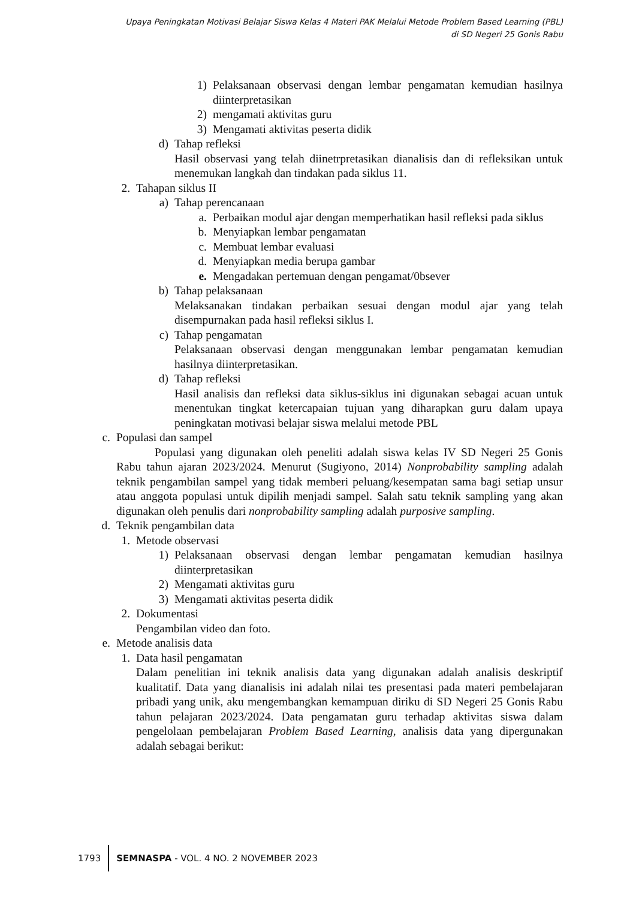Upaya Peningkatan Motivasi Belajar Siswa Kelas 4 Materi PAK Melalui Metode Problem Based Learning (PBL)
di SD Negeri 25 Gonis Rabu
1) Pelaksanaan observasi dengan lembar pengamatan kemudian hasilnya diinterpretasikan
2) mengamati aktivitas guru
3) Mengamati aktivitas peserta didik
d) Tahap refleksi
Hasil observasi yang telah diinetrpretasikan dianalisis dan di refleksikan untuk menemukan langkah dan tindakan pada siklus 11.
2. Tahapan siklus II
a) Tahap perencanaan
a. Perbaikan modul ajar dengan memperhatikan hasil refleksi pada siklus
b. Menyiapkan lembar pengamatan
c. Membuat lembar evaluasi
d. Menyiapkan media berupa gambar
e. Mengadakan pertemuan dengan pengamat/0bsever
b) Tahap pelaksanaan
Melaksanakan tindakan perbaikan sesuai dengan modul ajar yang telah disempurnakan pada hasil refleksi siklus I.
c) Tahap pengamatan
Pelaksanaan observasi dengan menggunakan lembar pengamatan kemudian hasilnya diinterpretasikan.
d) Tahap refleksi
Hasil analisis dan refleksi data siklus-siklus ini digunakan sebagai acuan untuk menentukan tingkat ketercapaian tujuan yang diharapkan guru dalam upaya peningkatan motivasi belajar siswa melalui metode PBL
c. Populasi dan sampel
Populasi yang digunakan oleh peneliti adalah siswa kelas IV SD Negeri 25 Gonis Rabu tahun ajaran 2023/2024. Menurut (Sugiyono, 2014) Nonprobability sampling adalah teknik pengambilan sampel yang tidak memberi peluang/kesempatan sama bagi setiap unsur atau anggota populasi untuk dipilih menjadi sampel. Salah satu teknik sampling yang akan digunakan oleh penulis dari nonprobability sampling adalah purposive sampling.
d. Teknik pengambilan data
1. Metode observasi
1) Pelaksanaan observasi dengan lembar pengamatan kemudian hasilnya diinterpretasikan
2) Mengamati aktivitas guru
3) Mengamati aktivitas peserta didik
2. Dokumentasi
Pengambilan video dan foto.
e. Metode analisis data
1. Data hasil pengamatan
Dalam penelitian ini teknik analisis data yang digunakan adalah analisis deskriptif kualitatif. Data yang dianalisis ini adalah nilai tes presentasi pada materi pembelajaran pribadi yang unik, aku mengembangkan kemampuan diriku di SD Negeri 25 Gonis Rabu tahun pelajaran 2023/2024. Data pengamatan guru terhadap aktivitas siswa dalam pengelolaan pembelajaran Problem Based Learning, analisis data yang dipergunakan adalah sebagai berikut:
1793 SEMNASPA - VOL. 4 NO. 2 NOVEMBER 2023